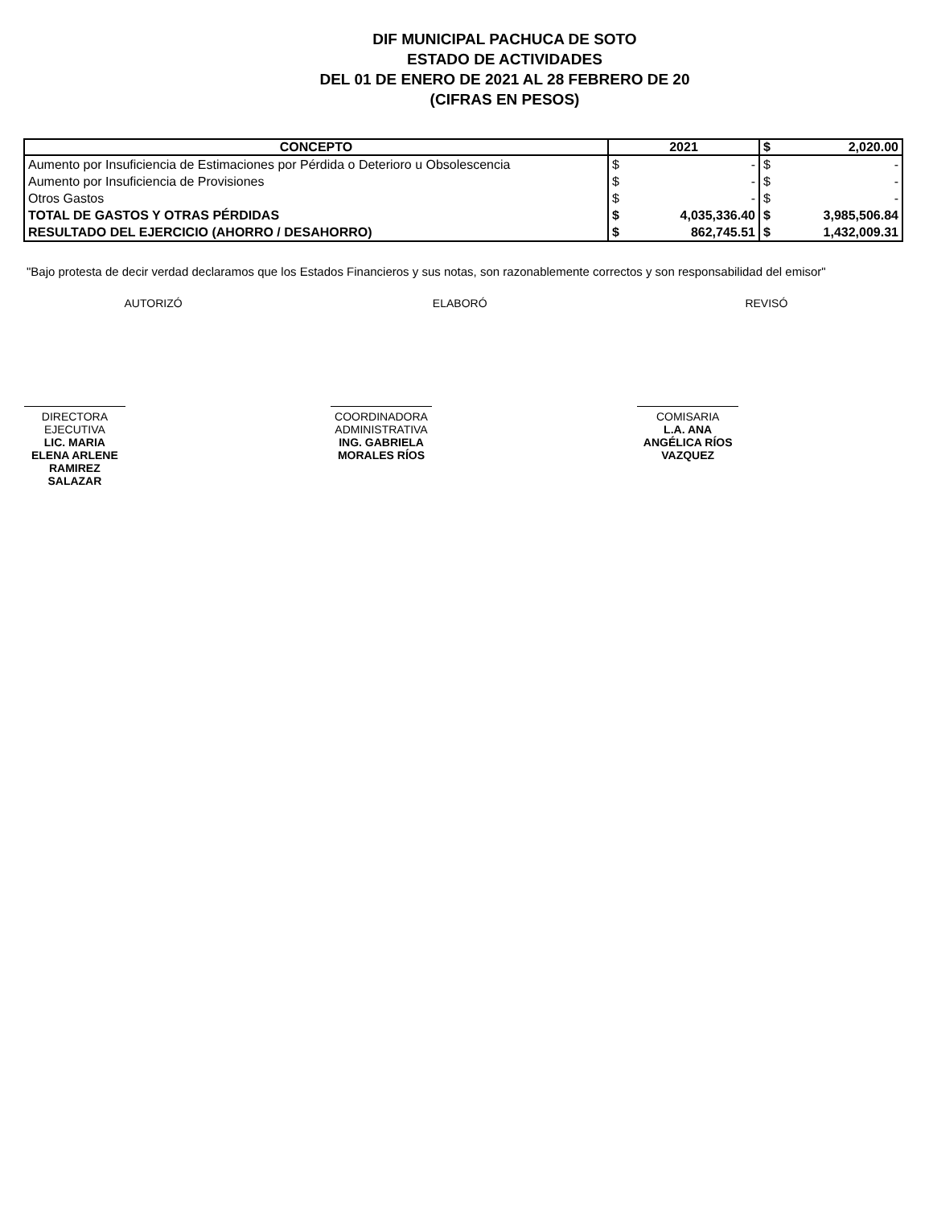DIF MUNICIPAL PACHUCA DE SOTO
ESTADO DE ACTIVIDADES
DEL 01 DE ENERO DE 2021 AL 28 FEBRERO DE 20
(CIFRAS EN PESOS)
| CONCEPTO | 2021 | | $ | 2,020.00 |
| --- | --- | --- | --- | --- |
| Aumento por Insuficiencia de Estimaciones por Pérdida o Deterioro u Obsolescencia | $ | - | $ | - |
| Aumento por Insuficiencia de Provisiones | $ | - | $ | - |
| Otros Gastos | $ | - | $ | - |
| TOTAL DE GASTOS Y OTRAS PÉRDIDAS | $ | 4,035,336.40 | $ | 3,985,506.84 |
| RESULTADO DEL EJERCICIO (AHORRO / DESAHORRO) | $ | 862,745.51 | $ | 1,432,009.31 |
"Bajo protesta de decir verdad declaramos que los Estados Financieros y sus notas, son razonablemente correctos y son responsabilidad del emisor"
AUTORIZÓ ELABORÓ REVISÓ
DIRECTORA EJECUTIVA
LIC. MARIA ELENA ARLENE RAMIREZ SALAZAR
COORDINADORA ADMINISTRATIVA
ING. GABRIELA MORALES RÍOS
COMISARIA
L.A. ANA ANGÉLICA RÍOS VAZQUEZ